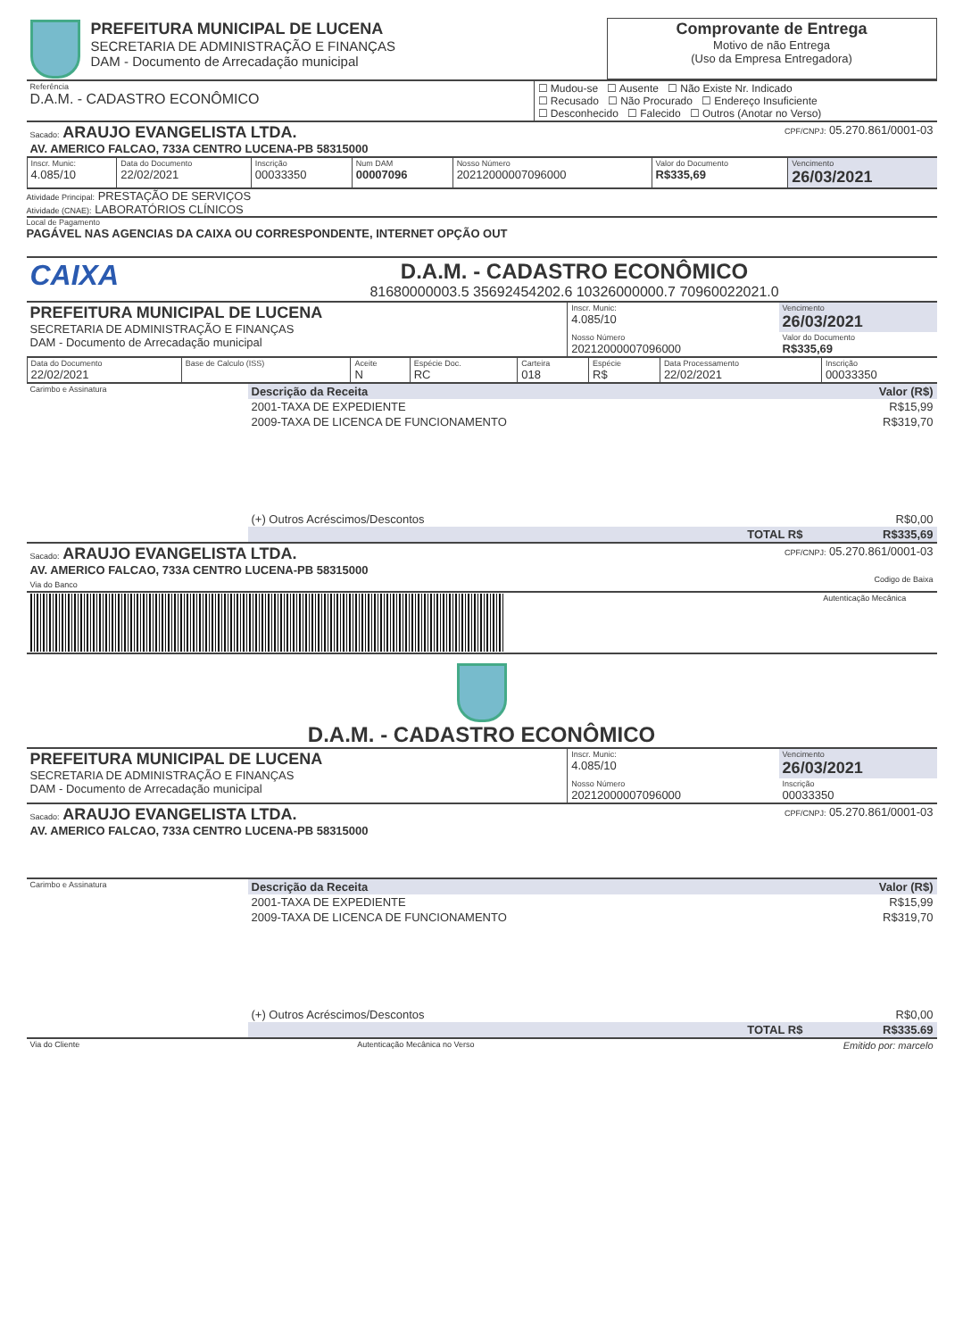| | PREFEITURA MUNICIPAL DE LUCENA SECRETARIA DE ADMINISTRAÇÃO E FINANÇAS DAM - Documento de Arrecadação municipal | Comprovante de Entrega Motivo de não Entrega (Uso da Empresa Entregadora) |
| Referência D.A.M. - CADASTRO ECONÔMICO | ☐ Mudou-se ☐ Ausente ☐ Não Existe Nr. Indicado ☐ Recusado ☐ Não Procurado ☐ Endereço Insuficiente ☐ Desconhecido ☐ Falecido ☐ Outros (Anotar no Verso) |
| Sacado: ARAUJO EVANGELISTA LTDA. AV. AMERICO FALCAO, 733A CENTRO LUCENA-PB 58315000 | CPF/CNPJ: 05.270.861/0001-03 |
| Inscr. Munic: 4.085/10 | Data do Documento 22/02/2021 | Inscrição 00033350 | Num DAM 00007096 | Nosso Número 20212000007096000 | Valor do Documento R$335,69 | Vencimento 26/03/2021 |
Atividade Principal: PRESTAÇÃO DE SERVIÇOS
Atividade (CNAE): LABORATÓRIOS CLÍNICOS
Local de Pagamento
PAGÁVEL NAS AGENCIAS DA CAIXA OU CORRESPONDENTE, INTERNET OPÇÃO OUT
| CAIXA | D.A.M. - CADASTRO ECONÔMICO 81680000003.5 35692454202.6 10326000000.7 70960022021.0 |
| PREFEITURA MUNICIPAL DE LUCENA SECRETARIA DE ADMINISTRAÇÃO E FINANÇAS DAM - Documento de Arrecadação municipal | Inscr. Munic: 4.085/10 | Vencimento 26/03/2021 |
| | Nosso Número 20212000007096000 | Valor do Documento R$335,69 |
| Data do Documento 22/02/2021 | Base de Calculo (ISS) | Aceite N | Espécie Doc. RC | Carteira 018 | Espécie R$ | Data Processamento 22/02/2021 | Inscrição 00033350 |
| Carimbo e Assinatura | Descrição da Receita | Valor (R$) |
| | 2001-TAXA DE EXPEDIENTE | R$15,99 |
| | 2009-TAXA DE LICENCA DE FUNCIONAMENTO | R$319,70 |
| | (+) Outros Acréscimos/Descontos | R$0,00 |
| | TOTAL R$ | R$335,69 |
| Sacado: ARAUJO EVANGELISTA LTDA. AV. AMERICO FALCAO, 733A CENTRO LUCENA-PB 58315000 Via do Banco | CPF/CNPJ: 05.270.861/0001-03 Codigo de Baixa |
| | Autenticação Mecânica |
D.A.M. - CADASTRO ECONÔMICO
| PREFEITURA MUNICIPAL DE LUCENA SECRETARIA DE ADMINISTRAÇÃO E FINANÇAS DAM - Documento de Arrecadação municipal | Inscr. Munic: 4.085/10 | Vencimento 26/03/2021 |
| | Nosso Número 20212000007096000 | Inscrição 00033350 |
| Sacado: ARAUJO EVANGELISTA LTDA. AV. AMERICO FALCAO, 733A CENTRO LUCENA-PB 58315000 | CPF/CNPJ: 05.270.861/0001-03 |
| Carimbo e Assinatura | Descrição da Receita | Valor (R$) |
| | 2001-TAXA DE EXPEDIENTE | R$15,99 |
| | 2009-TAXA DE LICENCA DE FUNCIONAMENTO | R$319,70 |
| | (+) Outros Acréscimos/Descontos | R$0,00 |
| | TOTAL R$ | R$335.69 |
| Via do Cliente | Autenticação Mecânica no Verso | Emitido por: marcelo |